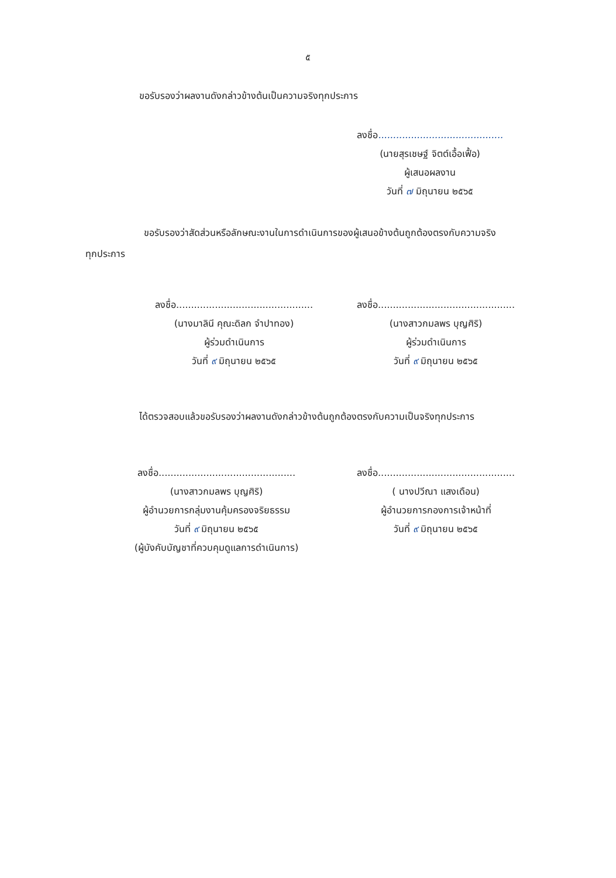๕
ขอรับรองว่าผลงานดังกล่าวข้างต้นเป็นความจริงทุกประการ
ลงชื่อ..........................................
(นายสุรเชษฐ์ จิตต์เอื้อเฟื้อ)
ผู้เสนอผลงาน
วันที่ ๗ มิถุนายน ๒๕๖๕
ขอรับรองว่าสัดส่วนหรือลักษณะงานในการดำเนินการของผู้เสนอข้างต้นถูกต้องตรงกับความจริง
ทุกประการ
ลงชื่อ..............................................
(นางมาลินี คุณะดิลก จำปาทอง)
ผู้ร่วมดำเนินการ
วันที่ ๙ มิถุนายน ๒๕๖๕
ลงชื่อ..............................................
(นางสาวกมลพร บุญศิริ)
ผู้ร่วมดำเนินการ
วันที่ ๙ มิถุนายน ๒๕๖๕
ได้ตรวจสอบแล้วขอรับรองว่าผลงานดังกล่าวข้างต้นถูกต้องตรงกับความเป็นจริงทุกประการ
ลงชื่อ..............................................
(นางสาวกมลพร บุญศิริ)
ผู้อำนวยการกลุ่มงานคุ้มครองจริยธรรม
วันที่ ๙ มิถุนายน ๒๕๖๕
(ผู้บังคับบัญชาที่ควบคุมดูแลการดำเนินการ)
ลงชื่อ..............................................
( นางปวีณา แสงเดือน)
ผู้อำนวยการกองการเจ้าหน้าที่
วันที่ ๙ มิถุนายน ๒๕๖๕